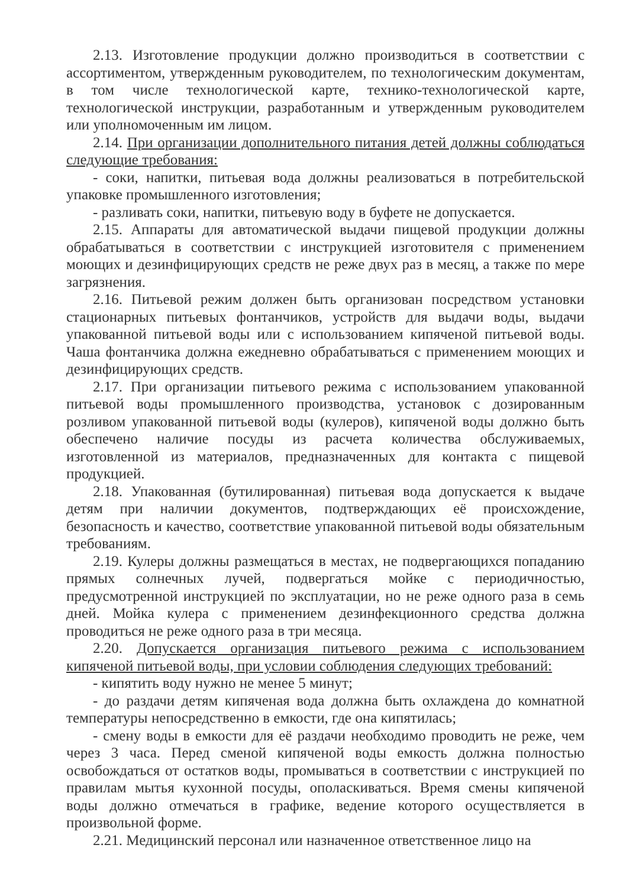2.13. Изготовление продукции должно производиться в соответствии с ассортиментом, утвержденным руководителем, по технологическим документам, в том числе технологической карте, технико-технологической карте, технологической инструкции, разработанным и утвержденным руководителем или уполномоченным им лицом.
2.14. При организации дополнительного питания детей должны соблюдаться следующие требования:
- соки, напитки, питьевая вода должны реализоваться в потребительской упаковке промышленного изготовления;
- разливать соки, напитки, питьевую воду в буфете не допускается.
2.15. Аппараты для автоматической выдачи пищевой продукции должны обрабатываться в соответствии с инструкцией изготовителя с применением моющих и дезинфицирующих средств не реже двух раз в месяц, а также по мере загрязнения.
2.16. Питьевой режим должен быть организован посредством установки стационарных питьевых фонтанчиков, устройств для выдачи воды, выдачи упакованной питьевой воды или с использованием кипяченой питьевой воды. Чаша фонтанчика должна ежедневно обрабатываться с применением моющих и дезинфицирующих средств.
2.17. При организации питьевого режима с использованием упакованной питьевой воды промышленного производства, установок с дозированным розливом упакованной питьевой воды (кулеров), кипяченой воды должно быть обеспечено наличие посуды из расчета количества обслуживаемых, изготовленной из материалов, предназначенных для контакта с пищевой продукцией.
2.18. Упакованная (бутилированная) питьевая вода допускается к выдаче детям при наличии документов, подтверждающих её происхождение, безопасность и качество, соответствие упакованной питьевой воды обязательным требованиям.
2.19. Кулеры должны размещаться в местах, не подвергающихся попаданию прямых солнечных лучей, подвергаться мойке с периодичностью, предусмотренной инструкцией по эксплуатации, но не реже одного раза в семь дней. Мойка кулера с применением дезинфекционного средства должна проводиться не реже одного раза в три месяца.
2.20. Допускается организация питьевого режима с использованием кипяченой питьевой воды, при условии соблюдения следующих требований:
- кипятить воду нужно не менее 5 минут;
- до раздачи детям кипяченая вода должна быть охлаждена до комнатной температуры непосредственно в емкости, где она кипятилась;
- смену воды в емкости для её раздачи необходимо проводить не реже, чем через 3 часа. Перед сменой кипяченой воды емкость должна полностью освобождаться от остатков воды, промываться в соответствии с инструкцией по правилам мытья кухонной посуды, ополаскиваться. Время смены кипяченой воды должно отмечаться в графике, ведение которого осуществляется в произвольной форме.
2.21. Медицинский персонал или назначенное ответственное лицо на